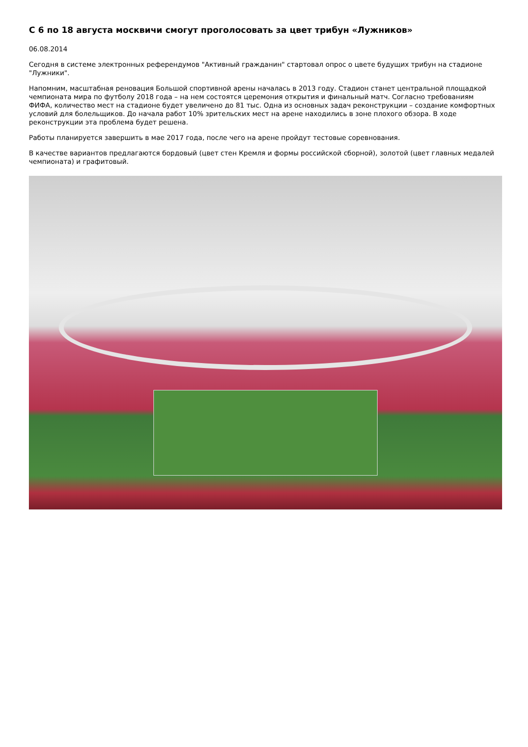С 6 по 18 августа москвичи смогут проголосовать за цвет трибун «Лужников»
06.08.2014
Сегодня в системе электронных референдумов "Активный гражданин" стартовал опрос о цвете будущих трибун на стадионе "Лужники".
Напомним, масштабная реновация Большой спортивной арены началась в 2013 году. Стадион станет центральной площадкой чемпионата мира по футболу 2018 года – на нем состоятся церемония открытия и финальный матч. Согласно требованиям ФИФА, количество мест на стадионе будет увеличено до 81 тыс. Одна из основных задач реконструкции – создание комфортных условий для болельщиков. До начала работ 10% зрительских мест на арене находились в зоне плохого обзора. В ходе реконструкции эта проблема будет решена.
Работы планируется завершить в мае 2017 года, после чего на арене пройдут тестовые соревнования.
В качестве вариантов предлагаются бордовый (цвет стен Кремля и формы российской сборной), золотой (цвет главных медалей чемпионата) и графитовый.